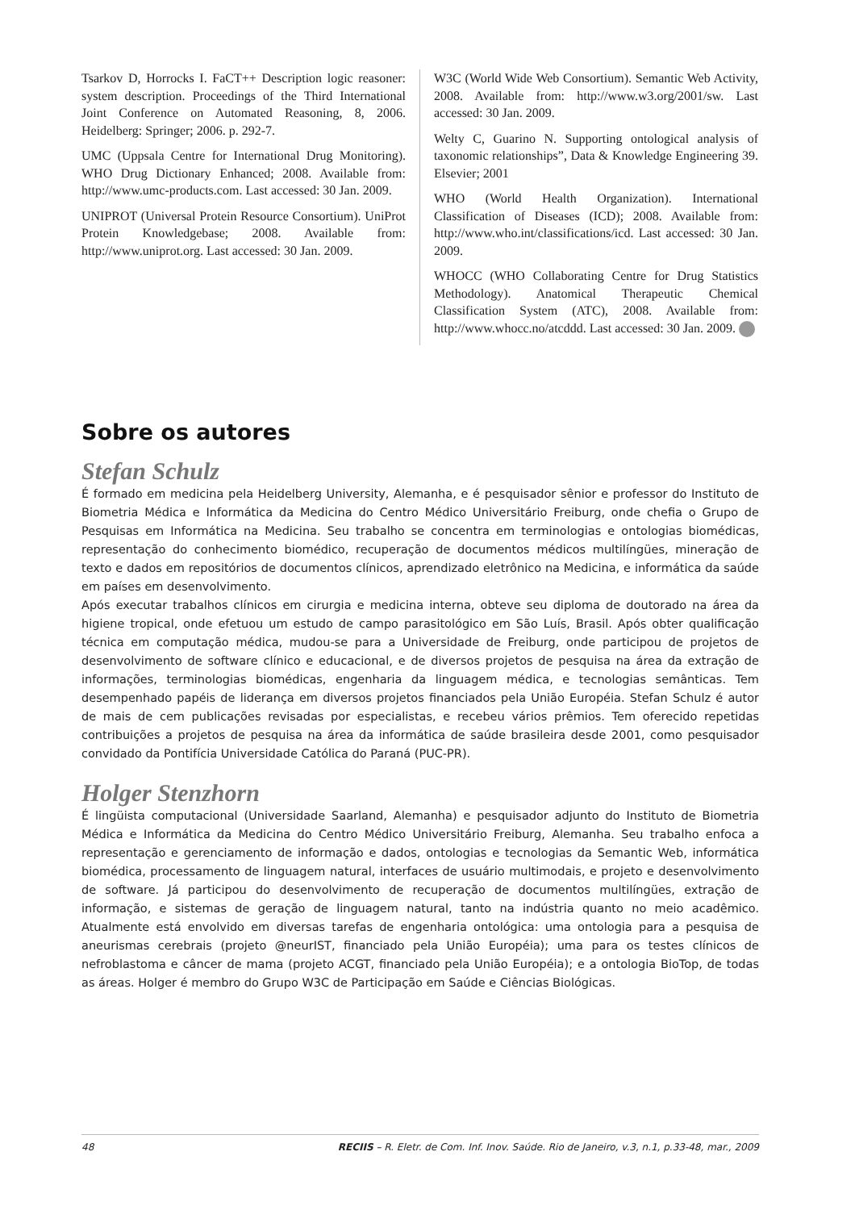Tsarkov D, Horrocks I. FaCT++ Description logic reasoner: system description. Proceedings of the Third International Joint Conference on Automated Reasoning, 8, 2006. Heidelberg: Springer; 2006. p. 292-7.
UMC (Uppsala Centre for International Drug Monitoring). WHO Drug Dictionary Enhanced; 2008. Available from: http://www.umc-products.com. Last accessed: 30 Jan. 2009.
UNIPROT (Universal Protein Resource Consortium). UniProt Protein Knowledgebase; 2008. Available from: http://www.uniprot.org. Last accessed: 30 Jan. 2009.
W3C (World Wide Web Consortium). Semantic Web Activity, 2008. Available from: http://www.w3.org/2001/sw. Last accessed: 30 Jan. 2009.
Welty C, Guarino N. Supporting ontological analysis of taxonomic relationships”, Data & Knowledge Engineering 39. Elsevier; 2001
WHO (World Health Organization). International Classification of Diseases (ICD); 2008. Available from: http://www.who.int/classifications/icd. Last accessed: 30 Jan. 2009.
WHOCC (WHO Collaborating Centre for Drug Statistics Methodology). Anatomical Therapeutic Chemical Classification System (ATC), 2008. Available from: http://www.whocc.no/atcddd. Last accessed: 30 Jan. 2009.
Sobre os autores
Stefan Schulz
É formado em medicina pela Heidelberg University, Alemanha, e é pesquisador sênior e professor do Instituto de Biometria Médica e Informática da Medicina do Centro Médico Universitário Freiburg, onde chefia o Grupo de Pesquisas em Informática na Medicina. Seu trabalho se concentra em terminologias e ontologias biomédicas, representação do conhecimento biomédico, recuperação de documentos médicos multilíngües, mineração de texto e dados em repositórios de documentos clínicos, aprendizado eletrônico na Medicina, e informática da saúde em países em desenvolvimento.
Após executar trabalhos clínicos em cirurgia e medicina interna, obteve seu diploma de doutorado na área da higiene tropical, onde efetuou um estudo de campo parasitológico em São Luís, Brasil. Após obter qualificação técnica em computação médica, mudou-se para a Universidade de Freiburg, onde participou de projetos de desenvolvimento de software clínico e educacional, e de diversos projetos de pesquisa na área da extração de informações, terminologias biomédicas, engenharia da linguagem médica, e tecnologias semânticas. Tem desempenhado papéis de liderança em diversos projetos financiados pela União Européia. Stefan Schulz é autor de mais de cem publicações revisadas por especialistas, e recebeu vários prêmios. Tem oferecido repetidas contribuições a projetos de pesquisa na área da informática de saúde brasileira desde 2001, como pesquisador convidado da Pontifícia Universidade Católica do Paraná (PUC-PR).
Holger Stenzhorn
É lingüista computacional (Universidade Saarland, Alemanha) e pesquisador adjunto do Instituto de Biometria Médica e Informática da Medicina do Centro Médico Universitário Freiburg, Alemanha. Seu trabalho enfoca a representação e gerenciamento de informação e dados, ontologias e tecnologias da Semantic Web, informática biomédica, processamento de linguagem natural, interfaces de usuário multimodais, e projeto e desenvolvimento de software. Já participou do desenvolvimento de recuperação de documentos multilíngües, extração de informação, e sistemas de geração de linguagem natural, tanto na indústria quanto no meio acadêmico. Atualmente está envolvido em diversas tarefas de engenharia ontológica: uma ontologia para a pesquisa de aneurismas cerebrais (projeto @neurIST, financiado pela União Européia); uma para os testes clínicos de nefroblastoma e câncer de mama (projeto ACGT, financiado pela União Européia); e a ontologia BioTop, de todas as áreas. Holger é membro do Grupo W3C de Participação em Saúde e Ciências Biológicas.
48 RECIIS – R. Eletr. de Com. Inf. Inov. Saúde. Rio de Janeiro, v.3, n.1, p.33-48, mar., 2009